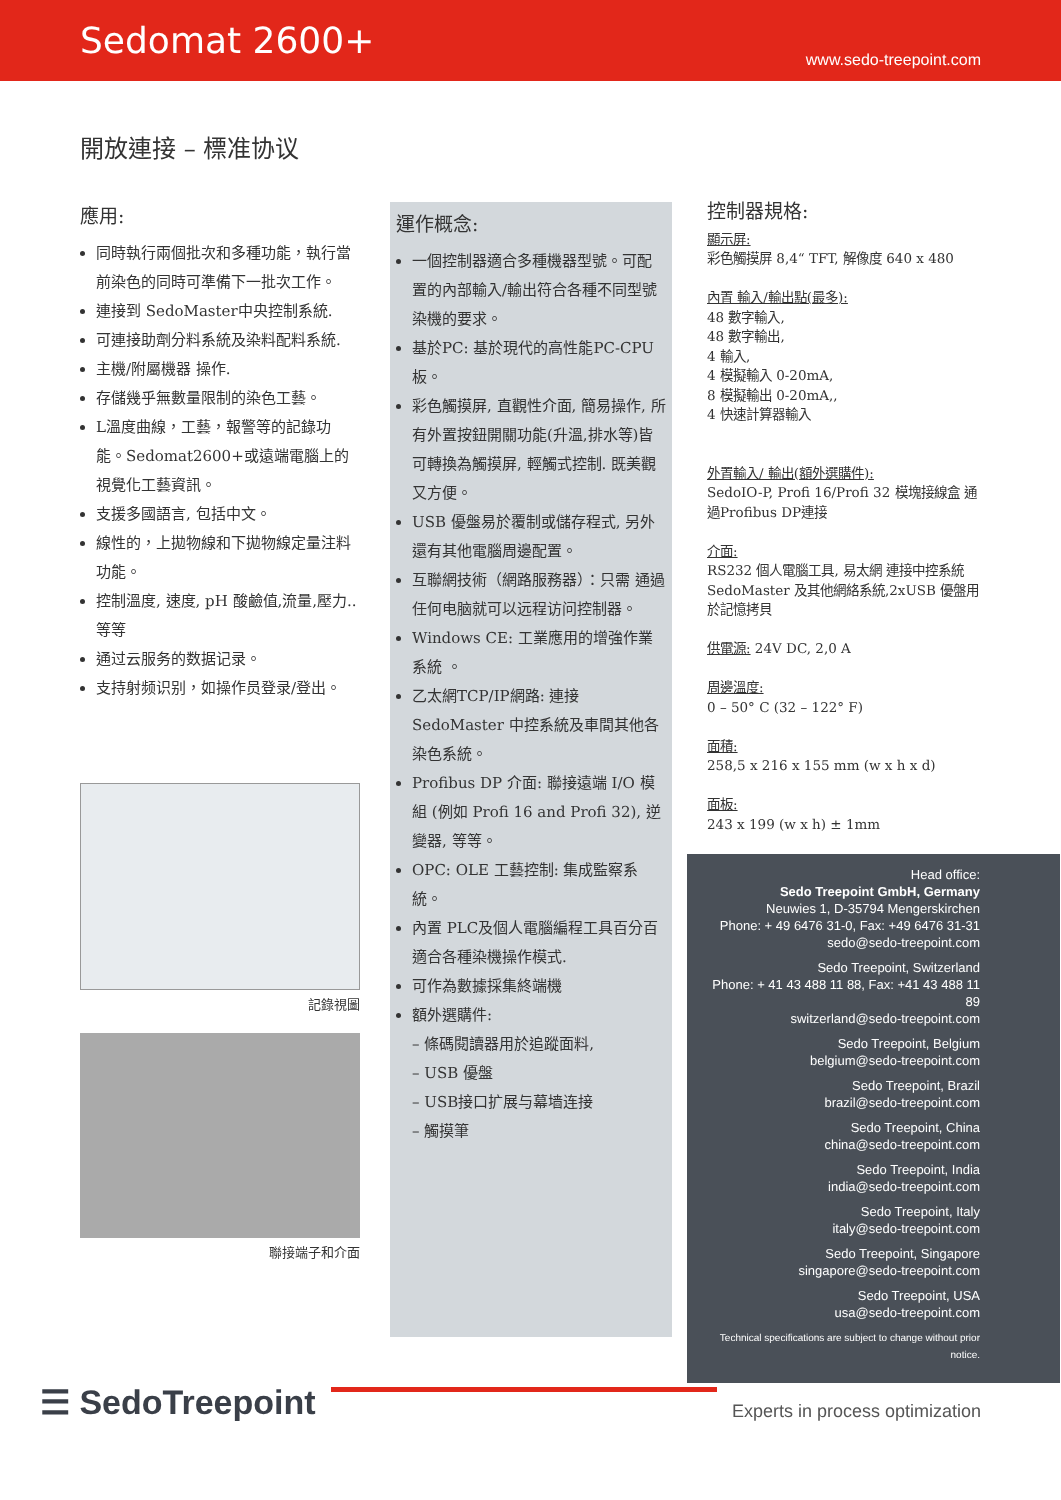Sedomat 2600+
www.sedo-treepoint.com
開放連接 – 標准协议
應用:
同時執行兩個批次和多種功能，執行當前染色的同時可準備下一批次工作。
連接到 SedoMaster中央控制系統.
可連接助劑分料系統及染料配料系統.
主機/附屬機器 操作.
存儲幾乎無數量限制的染色工藝。
L溫度曲線，工藝，報警等的記錄功能。Sedomat2600+或遠端電腦上的視覺化工藝資訊。
支援多國語言, 包括中文。
線性的，上拋物線和下拋物線定量注料功能。
控制溫度, 速度, pH 酸鹼值,流量,壓力..等等
通过云服务的数据记录。
支持射频识别，如操作员登录/登出。
記錄視圖
聯接端子和介面
運作概念:
一個控制器適合多種機器型號。可配置的內部輸入/輸出符合各種不同型號染機的要求。
基於PC: 基於現代的高性能PC-CPU板。
彩色觸摸屏, 直觀性介面, 簡易操作, 所有外置按鈕開關功能(升溫,排水等)皆可轉換為觸摸屏, 輕觸式控制. 既美觀又方便。
USB 優盤易於覆制或儲存程式, 另外還有其他電腦周邊配置。
互聯網技術（網路服務器）：只需 通過任何电脑就可以远程访问控制器。
Windows CE: 工業應用的增強作業系統 。
乙太網TCP/IP網路: 連接 SedoMaster 中控系統及車間其他各染色系統。
Profibus DP 介面: 聯接遠端 I/O 模組 (例如 Profi 16 and Profi 32), 逆變器, 等等。
OPC: OLE 工藝控制: 集成監察系統。
內置 PLC及個人電腦編程工具百分百適合各種染機操作模式.
可作為數據採集終端機
額外選購件:
– 條碼閱讀器用於追蹤面料,
– USB 優盤
– USB接口扩展与幕墙连接
– 觸摸筆
控制器規格:
顯示屏:
彩色觸摸屏 8,4“ TFT, 解像度 640 x 480
內置 輸入/輸出點(最多):
48 數字輸入,
48 數字輸出,
4 輸入,
4 模擬輸入 0-20mA,
8 模擬輸出 0-20mA,,
4 快速計算器輸入
外置輸入/ 輸出(額外選購件):
SedoIO-P, Profi 16/Profi 32 模塊接線盒 通過Profibus DP連接
介面:
RS232 個人電腦工具, 易太網 連接中控系統SedoMaster 及其他網絡系統,2xUSB 優盤用於記憶拷貝
供電源: 24V DC, 2,0 A
周邊溫度:
0 – 50° C (32 – 122° F)
面積:
258,5 x 216 x 155 mm (w x h x d)
面板:
243 x 199 (w x h) ± 1mm
Head office:
Sedo Treepoint GmbH, Germany
Neuwies 1, D-35794 Mengerskirchen
Phone: + 49 6476 31-0, Fax: +49 6476 31-31
sedo@sedo-treepoint.com
Sedo Treepoint, Switzerland
Phone: + 41 43 488 11 88, Fax: +41 43 488 11 89
switzerland@sedo-treepoint.com
Sedo Treepoint, Belgium
belgium@sedo-treepoint.com
Sedo Treepoint, Brazil
brazil@sedo-treepoint.com
Sedo Treepoint, China
china@sedo-treepoint.com
Sedo Treepoint, India
india@sedo-treepoint.com
Sedo Treepoint, Italy
italy@sedo-treepoint.com
Sedo Treepoint, Singapore
singapore@sedo-treepoint.com
Sedo Treepoint, USA
usa@sedo-treepoint.com
Technical specifications are subject to change without prior notice.
☰ SedoTreepoint
Experts in process optimization